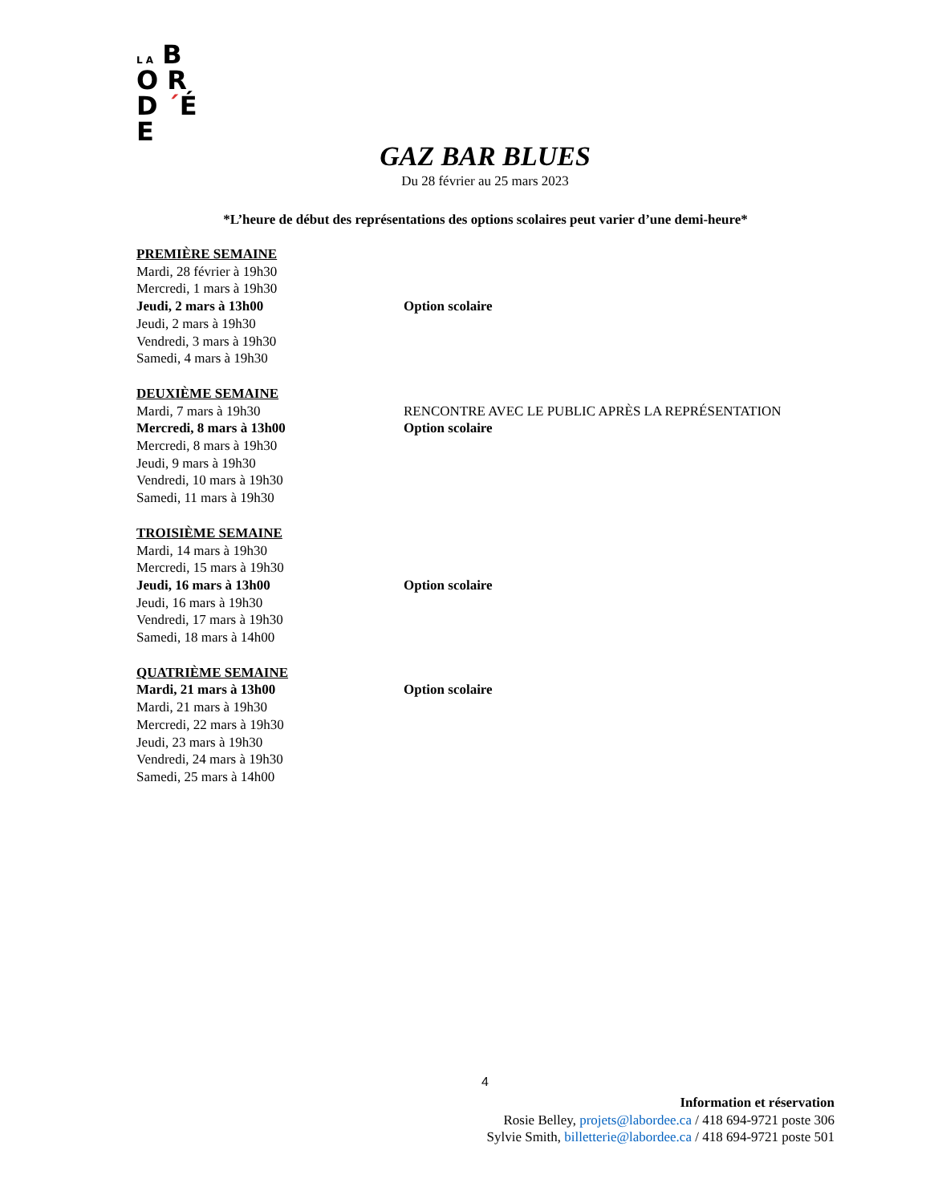L A B O R
D ´É E
GAZ BAR BLUES
Du 28 février au 25 mars 2023
*L’heure de début des représentations des options scolaires peut varier d’une demi-heure*
PREMIÈRE SEMAINE
Mardi, 28 février à 19h30
Mercredi, 1 mars à 19h30
Jeudi, 2 mars à 13h00 Option scolaire
Jeudi, 2 mars à 19h30
Vendredi, 3 mars à 19h30
Samedi, 4 mars à 19h30
DEUXIÈME SEMAINE
Mardi, 7 mars à 19h30 RENCONTRE AVEC LE PUBLIC APRÈS LA REPRÉSENTATION
Mercredi, 8 mars à 13h00 Option scolaire
Mercredi, 8 mars à 19h30
Jeudi, 9 mars à 19h30
Vendredi, 10 mars à 19h30
Samedi, 11 mars à 19h30
TROISIÈME SEMAINE
Mardi, 14 mars à 19h30
Mercredi, 15 mars à 19h30
Jeudi, 16 mars à 13h00 Option scolaire
Jeudi, 16 mars à 19h30
Vendredi, 17 mars à 19h30
Samedi, 18 mars à 14h00
QUATRIÈME SEMAINE
Mardi, 21 mars à 13h00 Option scolaire
Mardi, 21 mars à 19h30
Mercredi, 22 mars à 19h30
Jeudi, 23 mars à 19h30
Vendredi, 24 mars à 19h30
Samedi, 25 mars à 14h00
4
Information et réservation
Rosie Belley, projets@labordee.ca / 418 694-9721 poste 306
Sylvie Smith, billetterie@labordee.ca / 418 694-9721 poste 501